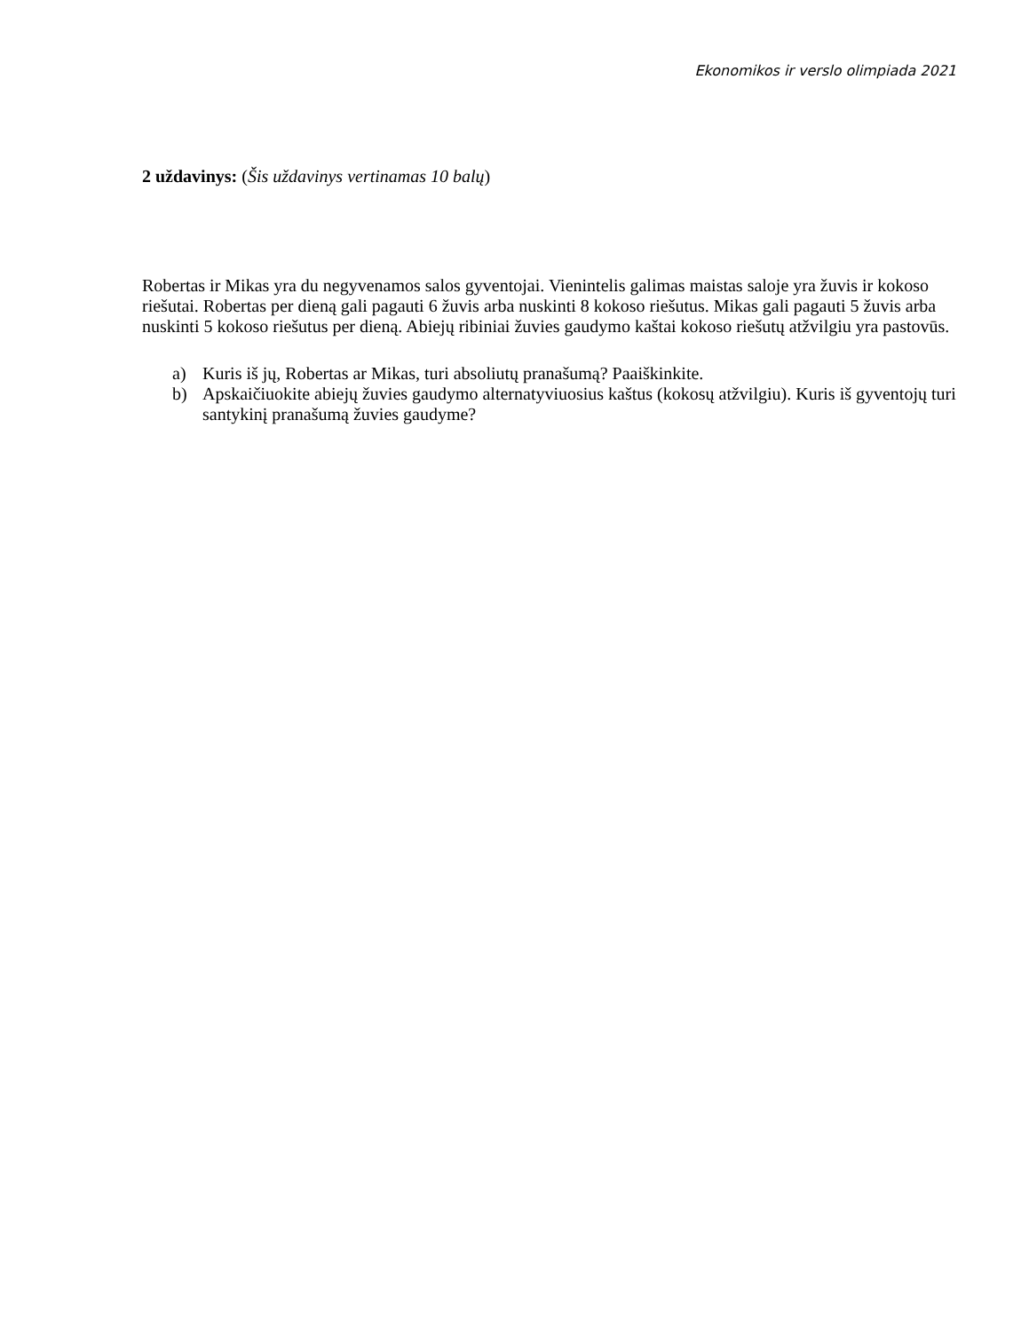Ekonomikos ir verslo olimpiada 2021
2 uždavinys: (Šis uždavinys vertinamas 10 balų)
Robertas ir Mikas yra du negyvenamos salos gyventojai. Vienintelis galimas maistas saloje yra žuvis ir kokoso riešutai. Robertas per dieną gali pagauti 6 žuvis arba nuskinti 8 kokoso riešutus. Mikas gali pagauti 5 žuvis arba nuskinti 5 kokoso riešutus per dieną. Abiejų ribiniai žuvies gaudymo kaštai kokoso riešutų atžvilgiu yra pastovūs.
a) Kuris iš jų, Robertas ar Mikas, turi absoliutų pranašumą? Paaiškinkite.
b) Apskaičiuokite abiejų žuvies gaudymo alternatyviuosius kaštus (kokosų atžvilgiu). Kuris iš gyventojų turi santykinį pranašumą žuvies gaudyme?